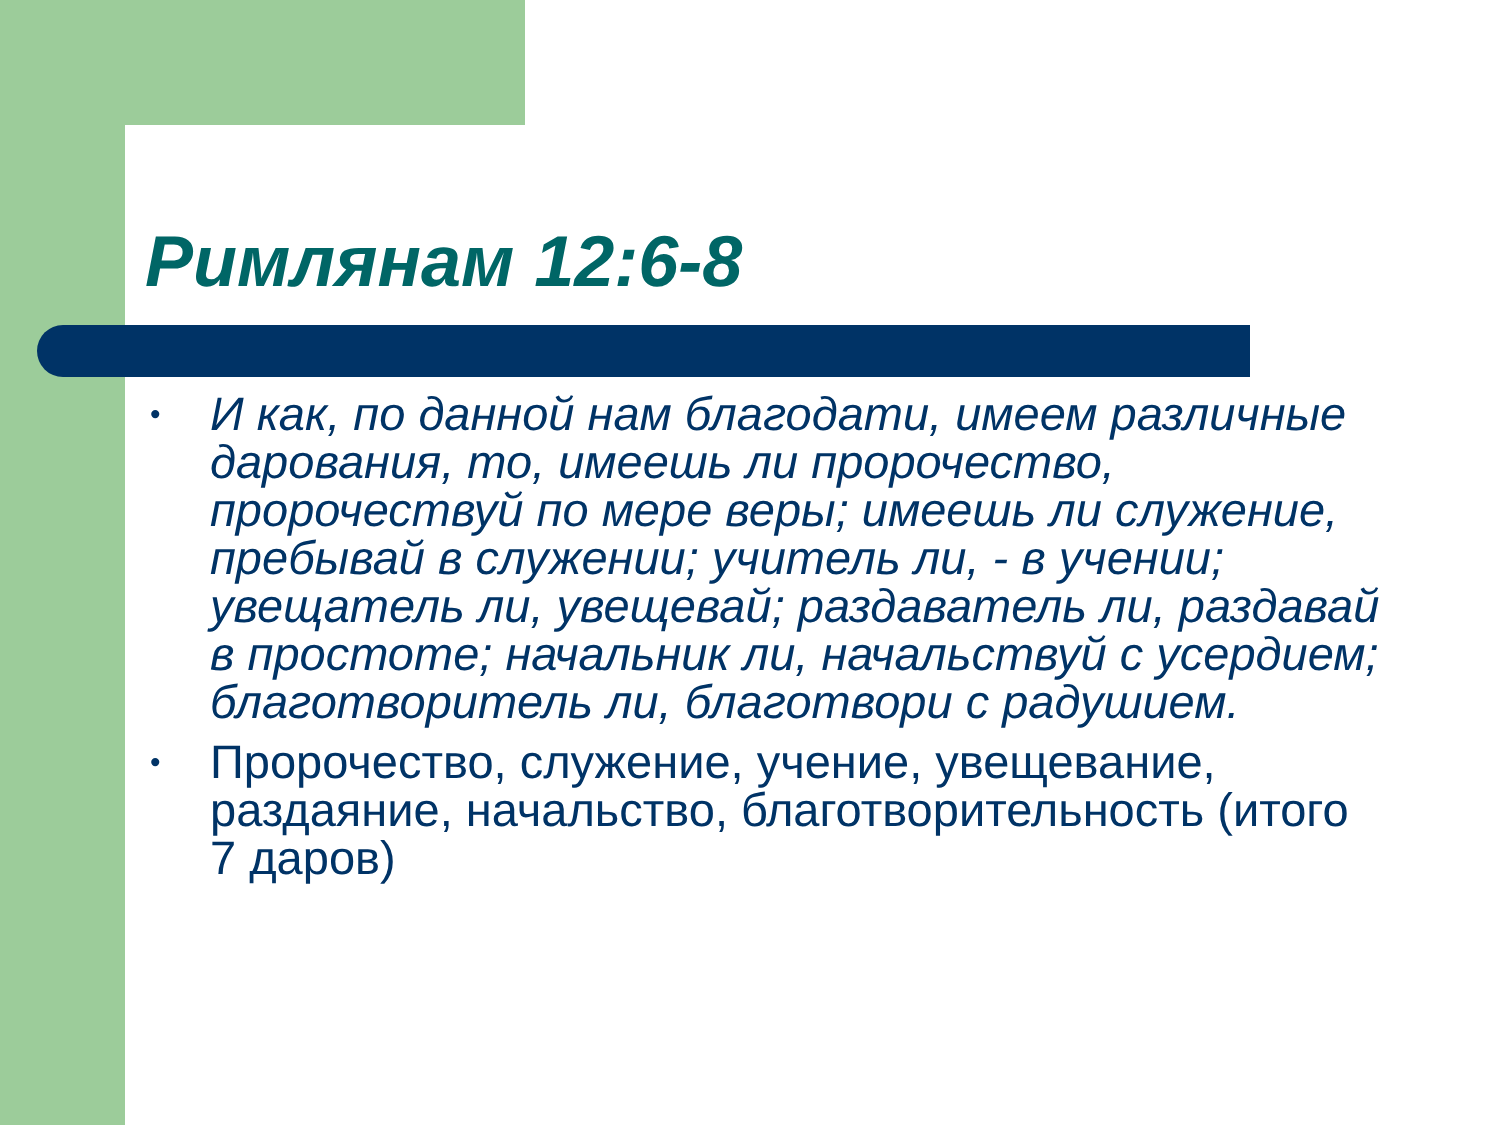Римлянам 12:6-8
• И как, по данной нам благодати, имеем различные дарования, то, имеешь ли пророчество, пророчествуй по мере веры; имеешь ли служение, пребывай в служении; учитель ли, - в учении; увещатель ли, увещевай; раздаватель ли, раздавай в простоте; начальник ли, начальствуй с усердием; благотворитель ли, благотвори с радушием.
• Пророчество, служение, учение, увещевание, раздаяние, начальство, благотворительность (итого 7 даров)